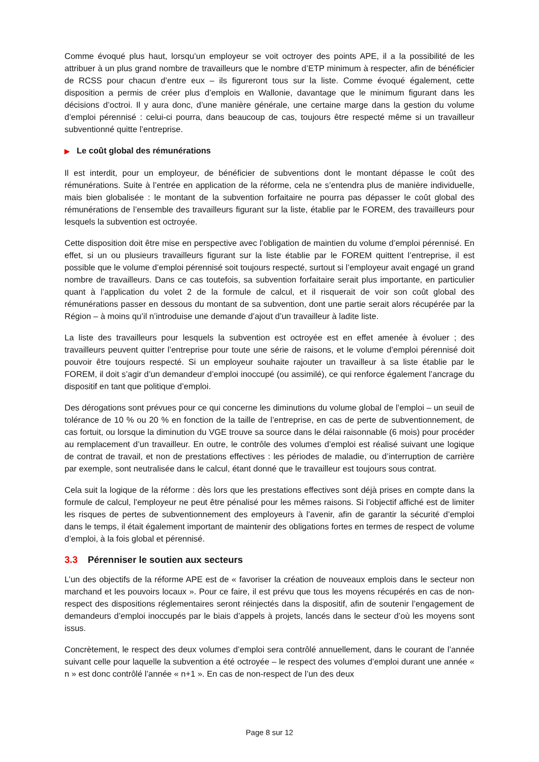Comme évoqué plus haut, lorsqu’un employeur se voit octroyer des points APE, il a la possibilité de les attribuer à un plus grand nombre de travailleurs que le nombre d’ETP minimum à respecter, afin de bénéficier de RCSS pour chacun d’entre eux – ils figureront tous sur la liste. Comme évoqué également, cette disposition a permis de créer plus d’emplois en Wallonie, davantage que le minimum figurant dans les décisions d’octroi. Il y aura donc, d’une manière générale, une certaine marge dans la gestion du volume d’emploi pérennisé : celui-ci pourra, dans beaucoup de cas, toujours être respecté même si un travailleur subventionné quitte l’entreprise.
▶ Le coût global des rémunérations
Il est interdit, pour un employeur, de bénéficier de subventions dont le montant dépasse le coût des rémunérations. Suite à l’entrée en application de la réforme, cela ne s’entendra plus de manière individuelle, mais bien globalisée : le montant de la subvention forfaitaire ne pourra pas dépasser le coût global des rémunérations de l’ensemble des travailleurs figurant sur la liste, établie par le FOREM, des travailleurs pour lesquels la subvention est octroyée.
Cette disposition doit être mise en perspective avec l’obligation de maintien du volume d’emploi pérennisé. En effet, si un ou plusieurs travailleurs figurant sur la liste établie par le FOREM quittent l’entreprise, il est possible que le volume d’emploi pérennisé soit toujours respecté, surtout si l’employeur avait engagé un grand nombre de travailleurs. Dans ce cas toutefois, sa subvention forfaitaire serait plus importante, en particulier quant à l’application du volet 2 de la formule de calcul, et il risquerait de voir son coût global des rémunérations passer en dessous du montant de sa subvention, dont une partie serait alors récupérée par la Région – à moins qu’il n’introduise une demande d’ajout d’un travailleur à ladite liste.
La liste des travailleurs pour lesquels la subvention est octroyée est en effet amenée à évoluer ; des travailleurs peuvent quitter l’entreprise pour toute une série de raisons, et le volume d’emploi pérennisé doit pouvoir être toujours respecté. Si un employeur souhaite rajouter un travailleur à sa liste établie par le FOREM, il doit s’agir d’un demandeur d’emploi inoccupé (ou assimilé), ce qui renforce également l’ancrage du dispositif en tant que politique d’emploi.
Des dérogations sont prévues pour ce qui concerne les diminutions du volume global de l’emploi – un seuil de tolérance de 10 % ou 20 % en fonction de la taille de l’entreprise, en cas de perte de subventionnement, de cas fortuit, ou lorsque la diminution du VGE trouve sa source dans le délai raisonnable (6 mois) pour procéder au remplacement d’un travailleur. En outre, le contrôle des volumes d’emploi est réalisé suivant une logique de contrat de travail, et non de prestations effectives : les périodes de maladie, ou d’interruption de carrière par exemple, sont neutralisée dans le calcul, étant donné que le travailleur est toujours sous contrat.
Cela suit la logique de la réforme : dès lors que les prestations effectives sont déjà prises en compte dans la formule de calcul, l’employeur ne peut être pénalisé pour les mêmes raisons. Si l’objectif affiché est de limiter les risques de pertes de subventionnement des employeurs à l’avenir, afin de garantir la sécurité d’emploi dans le temps, il était également important de maintenir des obligations fortes en termes de respect de volume d’emploi, à la fois global et pérennisé.
3.3 Pérenniser le soutien aux secteurs
L’un des objectifs de la réforme APE est de « favoriser la création de nouveaux emplois dans le secteur non marchand et les pouvoirs locaux ». Pour ce faire, il est prévu que tous les moyens récupérés en cas de non-respect des dispositions réglementaires seront réinjectés dans la dispositif, afin de soutenir l’engagement de demandeurs d’emploi inoccupés par le biais d’appels à projets, lancés dans le secteur d’où les moyens sont issus.
Concrètement, le respect des deux volumes d’emploi sera contrôlé annuellement, dans le courant de l’année suivant celle pour laquelle la subvention a été octroyée – le respect des volumes d’emploi durant une année « n » est donc contrôlé l’année « n+1 ». En cas de non-respect de l’un des deux
Page 8 sur 12